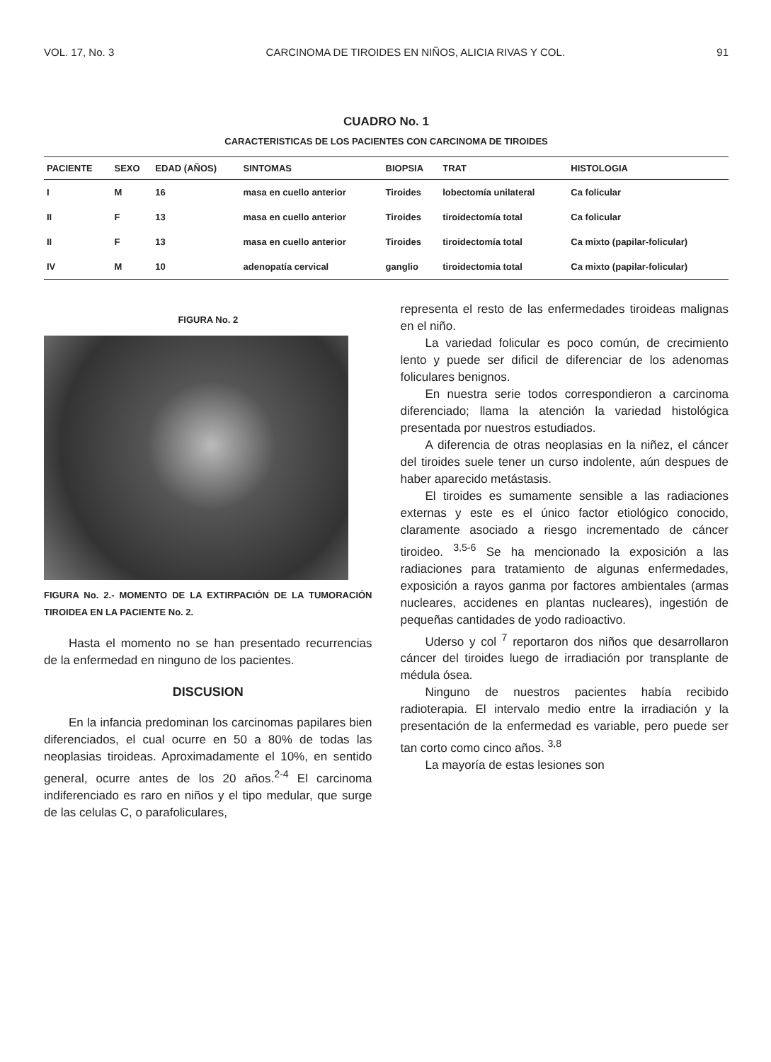VOL. 17, No. 3 CARCINOMA DE TIROIDES EN NIÑOS, ALICIA RIVAS Y COL. 91
CUADRO No. 1
CARACTERISTICAS DE LOS PACIENTES CON CARCINOMA DE TIROIDES
| PACIENTE | SEXO | EDAD (AÑOS) | SINTOMAS | BIOPSIA | TRAT | HISTOLOGIA |
| --- | --- | --- | --- | --- | --- | --- |
| I | M | 16 | masa en cuello anterior | Tiroides | lobectomía unilateral | Ca folicular |
| II | F | 13 | masa en cuello anterior | Tiroides | tiroidectomía total | Ca folicular |
| II | F | 13 | masa en cuello anterior | Tiroides | tiroidectomía total | Ca mixto (papilar-folicular) |
| IV | M | 10 | adenopatía cervical | ganglio | tiroidectomia total | Ca mixto (papilar-folicular) |
FIGURA No. 2
FIGURA No. 2.- MOMENTO DE LA EXTIRPACIÓN DE LA TUMORACIÓN TIROIDEA EN LA PACIENTE No. 2.
Hasta el momento no se han presentado recurrencias de la enfermedad en ninguno de los pacientes.
DISCUSION
En la infancia predominan los carcinomas papilares bien diferenciados, el cual ocurre en 50 a 80% de todas las neoplasias tiroideas. Aproximadamente el 10%, en sentido general, ocurre antes de los 20 años.<sup>2-4</sup> El carcinoma indiferenciado es raro en niños y el tipo medular, que surge de las celulas C, o parafoliculares,
representa el resto de las enfermedades tiroideas malignas en el niño.
La variedad folicular es poco común, de crecimiento lento y puede ser dificil de diferenciar de los adenomas foliculares benignos.
En nuestra serie todos correspondieron a carcinoma diferenciado; llama la atención la variedad histológica presentada por nuestros estudiados.
A diferencia de otras neoplasias en la niñez, el cáncer del tiroides suele tener un curso indolente, aún despues de haber aparecido metástasis.
El tiroides es sumamente sensible a las radiaciones externas y este es el único factor etiológico conocido, claramente asociado a riesgo incrementado de cáncer tiroideo. <sup>3,5-6</sup> Se ha mencionado la exposición a las radiaciones para tratamiento de algunas enfermedades, exposición a rayos ganma por factores ambientales (armas nucleares, accidenes en plantas nucleares), ingestión de pequeñas cantidades de yodo radioactivo.
Uderso y col <sup>7</sup> reportaron dos niños que desarrollaron cáncer del tiroides luego de irradiación por transplante de médula ósea.
Ninguno de nuestros pacientes había recibido radioterapia. El intervalo medio entre la irradiación y la presentación de la enfermedad es variable, pero puede ser tan corto como cinco años. <sup>3,8</sup>
La mayoría de estas lesiones son